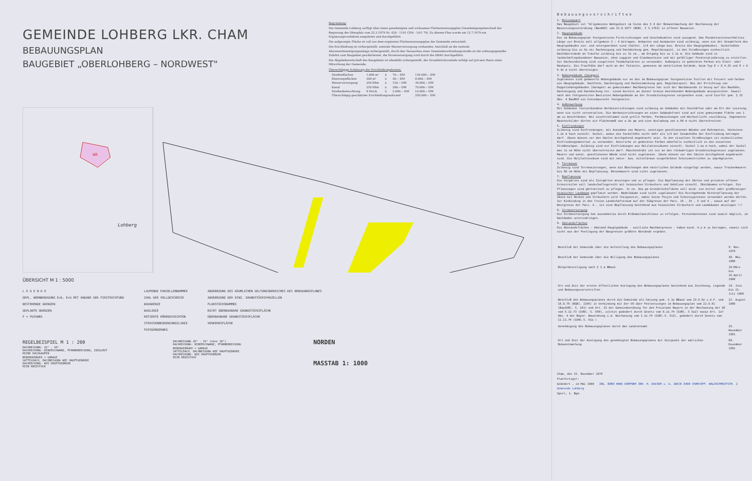GEMEINDE LOHBERG LKR. CHAM
BEBAUUNGSPLAN
BAUGEBIET „OBERLOHBERG – NORDWEST"
Begründung
Die Gemeinde Lohberg verfügt über einen genehmigten und wirksamen Flächennutzungsplan (Genehmigungsbescheid der Regierung der Oberpfalz vom 22.3.1979 Nr. 420 - 1191 CHA - 14/1 79). Zu diesem Plan wurde am 12.7.1979 ein Ergänzungsverfahren eingeleitet und durchgeführt.
Die aufgezeigte Fläche ist voll aus dem ergänzten Flächennutzungsplan der Gemeinde entwickelt.
Die Erschließung ist sichergestellt: zentrale Wasserversorgung vorhanden, Anschluß an die zentrale Abwasserbeseitigungsanlage sichergestellt, durch den Neuausbau einer Gemeindeverbindungsstraße ist die ordnungsgemäße Zufahrt zum Baugebiet gewährleistet, die Stromversorgung wird durch die OBAG durchgeführt.
Die Abgabebereitschaft des Baugebiets ist ebenfalls sichergestellt, der Grundstücksverkehr erfolgt auf privater Basis unter Mitwirkung der Gemeinde.
Überschlägige Schätzung der Erschließungskosten:
| Straßenflächen | 1.800 m² | à | 70.-- DM | 126.000.-- DM |
| Kleinwegeflächen | 200 m² | à | 40.-- DM | 8.000.-- DM |
| Wasserversorgung | 250 lfdm | à | 120.-- DM | 30.000.-- DM |
| Kanal | 250 lfdm | à | 280.-- DM | 70.000.-- DM |
| Straßenbeleuchtung | 8 Stück | à | 2.000.-- DM | 16.000.-- DM |
| Überschlägig geschätzter Erschließungsaufwand | | | | 250.000.-- DM |
WA
Lohberg
ÜBERSICHT M 1 : 5000
L E G E N D E
GEPL. WOHNBEBAUUNG E+D, E+U MIT ANGABE DER FIRSTRICHTUNG
BESTEHENDE GRENZEN
GEPLANTE GRENZEN
F = FUSSWEG
LAUFENDE PARZELLENNUMMER
ZAHL DER VOLLGESCHOSSE
BAUGRENZE
BAULINIE
KOTIERTE HÖHENSCHICHTEN
STRASSENBEGRENZUNGSLINIE
FUSSGÄNGERWEG
ABGRENZUNG DES RÄUMLICHEN GELTUNGSBEREICHES DES BEBAUUNGSPLANES
ABGRENZUNG DER EINZ. GRUNDSTÜCKSPARZELLEN
FLURSTÜCKSNUMMER
NICHT ÜBERBAUBARE GRUNDSTÜCKSFLÄCHE
ÜBERBAUBARE GRUNDSTÜCKSFLÄCHE
VERKEHRSFLÄCHE
REGELBEISPIEL M 1 : 200
DACHNEIGUNG: 22° - 26°
DACHDECKUNG: BIBERSCHWANZ, PFANNENDECKUNG, ZIEGLROT
KEINE DACHGAUPEN
NEBENGEBÄUDE = GARAGE
SATTELDACH, DACHNEIGUNG WIE HAUPTGEBÄUDE
DACHDECKUNG: WIE HAUPTGEBÄUDE
KEIN KNIESTOCK
DACHNEIGUNG 26° - 32° (ohne 30°)
DACHDECKUNG: BIBERSCHWANZ, PFANNENDECKUNG
NEBENGEBÄUDE = GARAGE
SATTELDACH, DACHNEIGUNG WIE HAUPTGEBÄUDE
DACHDECKUNG: WIE HAUPTGEBÄUDE
KEIN KNIESTOCK
NORDEN
MASSTAB 1: 1000
Bebauungsvorschriften
1. Nutzungsart
Das Baugebiet ist "Allgemeines Wohngebiet im Sinne des § 4 der Bekanntmachung der Neufassung der Baunutzungsverordnung (BauNVO) vom 15.9.1977 (BGBl. I S.1763) in offener Bauweise.
2. Hauptgebäude
Die im Bebauungsplan festgesetzten Firstrichtungen und Geschoßzahlen sind zwingend. Das Mindestseitenverhältnis Länge zur Breite soll allgemein 5 : 4 betragen. Anbauten und Ausbauten sind zulässig, wenn sie der Gesamtform des Hauptgebäudes ein- und untergeordnet sind (höchst. 1/4 der Länge bzw. Breite des Hauptgebäudes). Sockelhöhen zulässig bis zu 5o cm; Dachneigung und Dachdeckung gem. Regelbeispiel, in den Straßenzügen einheitlich. Dachüberstände an Traufen zulässig bis zu 7o cm., am Ortgang bis zu 1.1o m. Die Gebäude sind in landschaftsgebundener Bauweise, ohne Loggien und Glasbausteine und mit gefälliger Fenstergliederung zu erstellen. Zur Dacheindeckung sind ziegelrote Tondachplatten zu verwenden. Außenputz in gedeckten Farben als Glatt- oder Rauhputz. Die Traufhöhe darf auch an der Talseite, gemessen ab natürlichem Gelände, beim Typ E + D 4.25 und E + U 6.3o m nicht übersteigen.
3. Nebengebäude (Garagen)
Zugelassen sind gemauerte Nebengebäude nur an den im Bebauungsplan festgesetzten Stellen mit Putzart und-farben wie Hauptgebäude. Dachform, Dachneigung und Dacheindeckung gem. Regelbeispiel. Bei der Errichtung von Doppelnebengebäuden (Garagen) an gemeinsamer Nachbargrenze hat sich der Nachbauende in bezug auf die Bauhöhe, Dachneigung und Dachdeckung etc. einem bereits an dieser Grenze bestehenden Nebengebäude anzugleichen. Soweit nach den festgesetzten Baulinien Nebengebäude an der Grundstücksgrenze vorgesehen sind, wird hierfür gem. § 22 Abs. 4 BauNVO ein Grenzbaurecht festgesetzt.
4. Außenwerbung
Mit Gebäuden festverbundene Werbeeinrichtungen sind zulässig an Gebäuden mit Geschäften oder am Ort der Leistung, wenn sie nicht verunstalten. Die Werbeeinrichtungen an einer Gebäudefront sind auf eine gemeinsame Fläche von 1 qm zu beschränken. Bei Leuchtreklamen sind grelle Farben, Farbmischungen und Wechsellicht unzulässig. Sogenannte Nasenschilder dürfen ein Flächenmaß von o.3o qm und eine Ausladung von o.60 m nicht überschreiten.
5. Einfriedungen
Zulässig sind Einfriedungen, mit Ausnahme von Mauern, sonstigen geschlossenen Wänden und Rohrmatten, höchstens 1.2o m hoch einschl. Sockel, wobei die Sockelhöhe nicht mehr als 1/4 der Gesamthöhe der Einfriedung betragen darf. Zäune müssen vor den Säulen durchgehend angebracht sein. In den einzelnen Straßenzügen ist einheitliches Einfriedungsmaterial zu verwenden. Anstriche in gedeckten Farben ebenfalls einheitlich in den einzelnen Straßenzügen. Zulässig sind nur Einfriedungen aus Holzlattenzäunen einschl. Sockel 1.oo m hoch, wobei der Sockel max lo cm Höhe nicht überschreiten darf. Maschendraht ist nur an den rückwärtigen Grundstücksgrenzen zugelassen. Mauern und sonst. geschlossene Wände sind nicht zugelassen. Zäune müssen vor den Säulen durchgehend angebracht sind. Die Holzlattenzäune sind mit natur- bzw. mittelbraun eingefärbten Schutzanstrichen zu imprägnieren.
6. Terrassen
Zulässig sind Terrassierungen, wenn die Böschungen dem natürlichen Gelände eingefügt werden, sowie Trockenmauern bis 60 cm Höhe mit Bepflanzung. Betonmauern sind nicht zugelassen.
7. Bepflanzung
Die Vorgärten sind als Ziergärten anzulegen und zu pflegen. Die Bepflanzung der Gärten und privaten offenen Grünstreifen soll landschaftsgerecht mit heimischen Sträuchern und Gehölzen einschl. Obstbäumen erfolgen. Die Pflanzungen sind gärtnerisch zu pflegen. Je ca. 3oo qm Grundstücksfläche soll mind. ein mittel oder großkroniger heimischer Laubbaum gepflanzt werden. Nadelbäume sind nicht zugelassen! Die Durchgehende Hinterpflanzung der Zäune mit Hecken und Sträuchern wird festgesetzt, wobei keine Thujen und Scheinzypressen verwendet werden dürfen. Zur Einbindung in den freien Landschaftsraum auf der Südgrenze der Parz. 16 , 15 , 5 und 4 , sowie auf der Westgrenze der Parz. 4 , ist eine Bepflanzung bestehend aus heimischen Sträuchern und Laubbäumen anzulegen !!!
8. Stromversorgung
Die Stromversorgung hat ausnahmslos durch Erdkabelanschlüsse zu erfolgen. Fernsehantennen sind soweit möglich, im Dachboden unterzubringen.
9. Abstandsflächen
Die Abstandsflächen - Abstand Hauptgebäude - seitliche Nachbargrenze - haben mind. 4.o m zu betragen, soweit sich nicht aus der Festlegung der Baugrenzen größere Abstände ergeben.
| Beschluß der Gemeinde über die Aufstellung des Bebauungsplanes | 9. Nov. 1979 |
| Beschluß der Gemeinde über die Billigung des Bebauungsplanes | 30. Mai. 1980 |
| Bürgerbeteiligung nach § 2 a BBauG | 10.März bis 16.April 1980 |
| Ort und Zeit der ersten öffentlichen Auslegung des Bebauungsplanes bestehend aus Zeichnung, Legende und Bebauungsvorschriften | 19. Juni bis 21. Juli 1980 |
| Beschluß des Bebauungsplanes durch die Gemeinde als Satzung gem. § 1o BBauG vom 23.6.6o i.d.F. vom 18.8.76 (BGBl. 2256) in Verbindung mit der VO über Festsetzungen im Bebauungsplan vom 22.6.61 (BayGVBl. S. 161) und Art. 23 der Gemeindeordnung für den Freistaat Bayern in der Neufassung der GO vom 5.12.73 (GVBl. S. 599), zuletzt geändert durch Gesetz vom 8.1o.74 (GVBl. S 5o2) sowie Art. 1o7 Abs. 4 der Bayer. Bauordnung i.d. Neufassung vom 1.1o.74 (GVBl.S. 513), geändert durch Gesetz vom 11.11.74 (GVBl.S. 61o ) | 22. August 1980 |
| Genehmigung des Bebauungsplanes durch das Landratsamt | 25. November 1981 |
| Ort und Zeit der Auslegung des genehmigten Bebauungsplanes mit Zeitpunkt der amtlichen Bekanntmachung | 08. Dezember 1981 |
Cham, den 15. November 1979
Planfertiger:
Geändert , im Mai 1980 ING. BÜRO HANS DORFNER INH. H. DAISER u. G. ZWICK 8490 CHAM/OPF. WALDSCHMIDTSTR. 2 Gemeinde Lohberg
Sperl, 1. Bgm.